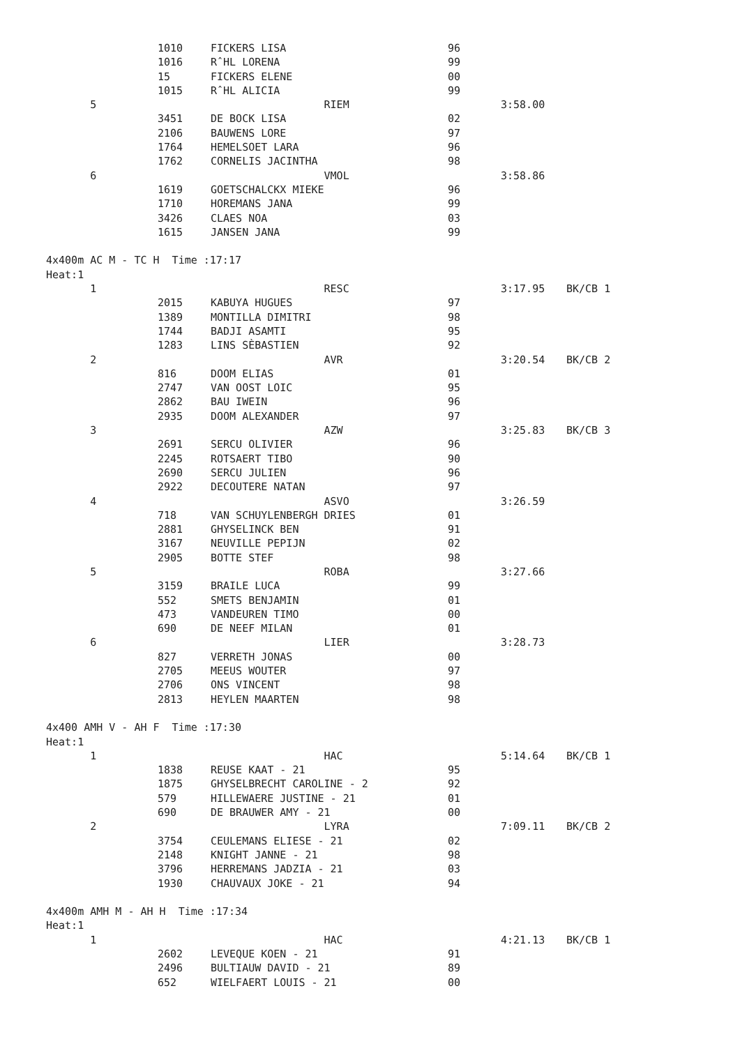| | 1010 | FICKERS LISA | 96 | | |
| | 1016 | RˆHL LORENA | 99 | | |
| | 15 | FICKERS ELENE | 00 | | |
| | 1015 | RˆHL ALICIA | 99 | | |
| 5 | | RIEM | | 3:58.00 | |
| | 3451 | DE BOCK LISA | 02 | | |
| | 2106 | BAUWENS LORE | 97 | | |
| | 1764 | HEMELSOET LARA | 96 | | |
| | 1762 | CORNELIS JACINTHA | 98 | | |
| 6 | | VMOL | | 3:58.86 | |
| | 1619 | GOETSCHALCKX MIEKE | 96 | | |
| | 1710 | HOREMANS JANA | 99 | | |
| | 3426 | CLAES NOA | 03 | | |
| | 1615 | JANSEN JANA | 99 | | |
| 4x400m AC M - TC H Time :17:17 | | | | | |
| Heat:1 | | | | | |
| 1 | | RESC | | 3:17.95 | BK/CB 1 |
| | 2015 | KABUYA HUGUES | 97 | | |
| | 1389 | MONTILLA DIMITRI | 98 | | |
| | 1744 | BADJI ASAMTI | 95 | | |
| | 1283 | LINS SÈBASTIEN | 92 | | |
| 2 | | AVR | | 3:20.54 | BK/CB 2 |
| | 816 | DOOM ELIAS | 01 | | |
| | 2747 | VAN OOST LOIC | 95 | | |
| | 2862 | BAU IWEIN | 96 | | |
| | 2935 | DOOM ALEXANDER | 97 | | |
| 3 | | AZW | | 3:25.83 | BK/CB 3 |
| | 2691 | SERCU OLIVIER | 96 | | |
| | 2245 | ROTSAERT TIBO | 90 | | |
| | 2690 | SERCU JULIEN | 96 | | |
| | 2922 | DECOUTERE NATAN | 97 | | |
| 4 | | ASVO | | 3:26.59 | |
| | 718 | VAN SCHUYLENBERGH DRIES | 01 | | |
| | 2881 | GHYSELINCK BEN | 91 | | |
| | 3167 | NEUVILLE PEPIJN | 02 | | |
| | 2905 | BOTTE STEF | 98 | | |
| 5 | | ROBA | | 3:27.66 | |
| | 3159 | BRAILE LUCA | 99 | | |
| | 552 | SMETS BENJAMIN | 01 | | |
| | 473 | VANDEUREN TIMO | 00 | | |
| | 690 | DE NEEF MILAN | 01 | | |
| 6 | | LIER | | 3:28.73 | |
| | 827 | VERRETH JONAS | 00 | | |
| | 2705 | MEEUS WOUTER | 97 | | |
| | 2706 | ONS VINCENT | 98 | | |
| | 2813 | HEYLEN MAARTEN | 98 | | |
| 4x400 AMH V - AH F Time :17:30 | | | | | |
| Heat:1 | | | | | |
| 1 | | HAC | | 5:14.64 | BK/CB 1 |
| | 1838 | REUSE KAAT - 21 | 95 | | |
| | 1875 | GHYSELBRECHT CAROLINE - 2 | 92 | | |
| | 579 | HILLEWAERE JUSTINE - 21 | 01 | | |
| | 690 | DE BRAUWER AMY - 21 | 00 | | |
| 2 | | LYRA | | 7:09.11 | BK/CB 2 |
| | 3754 | CEULEMANS ELIESE - 21 | 02 | | |
| | 2148 | KNIGHT JANNE - 21 | 98 | | |
| | 3796 | HERREMANS JADZIA - 21 | 03 | | |
| | 1930 | CHAUVAUX JOKE - 21 | 94 | | |
| 4x400m AMH M - AH H Time :17:34 | | | | | |
| Heat:1 | | | | | |
| 1 | | HAC | | 4:21.13 | BK/CB 1 |
| | 2602 | LEVEQUE KOEN - 21 | 91 | | |
| | 2496 | BULTIAUW DAVID - 21 | 89 | | |
| | 652 | WIELFAERT LOUIS - 21 | 00 | | |